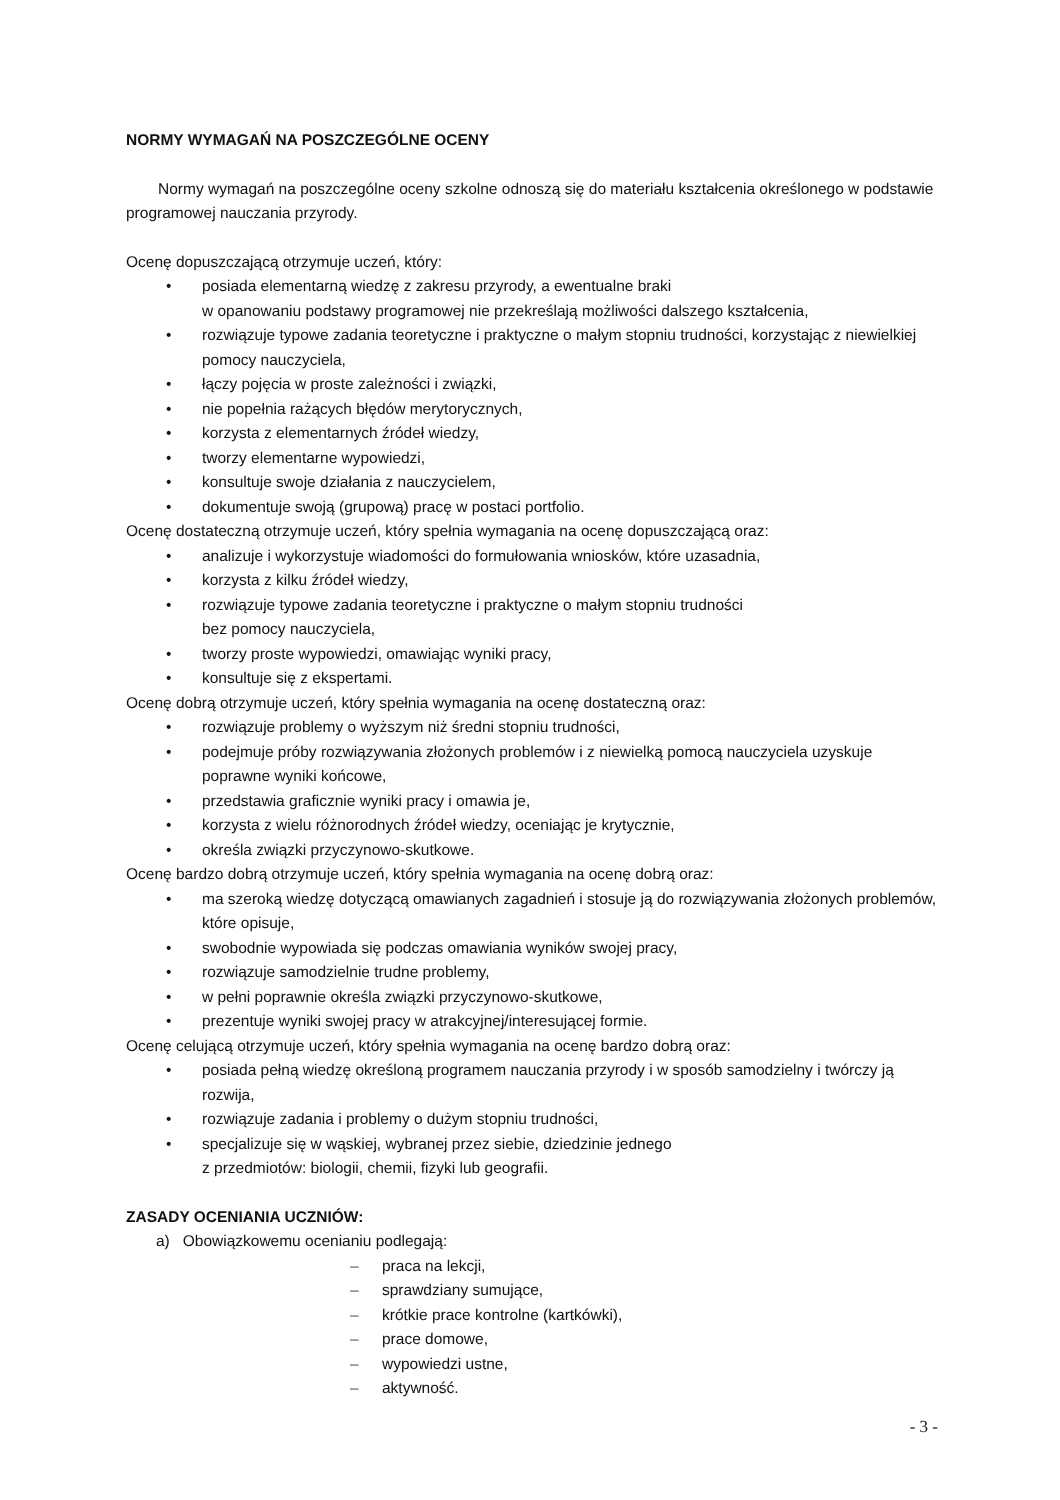NORMY WYMAGAŃ NA POSZCZEGÓLNE OCENY
Normy wymagań na poszczególne oceny szkolne odnoszą się do materiału kształcenia określonego w podstawie programowej nauczania przyrody.
Ocenę dopuszczającą otrzymuje uczeń, który:
• posiada elementarną wiedzę z zakresu przyrody, a ewentualne braki
w opanowaniu podstawy programowej nie przekreślają możliwości dalszego kształcenia,
• rozwiązuje typowe zadania teoretyczne i praktyczne o małym stopniu trudności, korzystając z niewielkiej pomocy nauczyciela,
• łączy pojęcia w proste zależności i związki,
• nie popełnia rażących błędów merytorycznych,
• korzysta z elementarnych źródeł wiedzy,
• tworzy elementarne wypowiedzi,
• konsultuje swoje działania z nauczycielem,
• dokumentuje swoją (grupową) pracę w postaci portfolio.
Ocenę dostateczną otrzymuje uczeń, który spełnia wymagania na ocenę dopuszczającą oraz:
• analizuje i wykorzystuje wiadomości do formułowania wniosków, które uzasadnia,
• korzysta z kilku źródeł wiedzy,
• rozwiązuje typowe zadania teoretyczne i praktyczne o małym stopniu trudności
bez pomocy nauczyciela,
• tworzy proste wypowiedzi, omawiając wyniki pracy,
• konsultuje się z ekspertami.
Ocenę dobrą otrzymuje uczeń, który spełnia wymagania na ocenę dostateczną oraz:
• rozwiązuje problemy o wyższym niż średni stopniu trudności,
• podejmuje próby rozwiązywania złożonych problemów i z niewielką pomocą nauczyciela uzyskuje poprawne wyniki końcowe,
• przedstawia graficznie wyniki pracy i omawia je,
• korzysta z wielu różnorodnych źródeł wiedzy, oceniając je krytycznie,
• określa związki przyczynowo-skutkowe.
Ocenę bardzo dobrą otrzymuje uczeń, który spełnia wymagania na ocenę dobrą oraz:
• ma szeroką wiedzę dotyczącą omawianych zagadnień i stosuje ją do rozwiązywania złożonych problemów, które opisuje,
• swobodnie wypowiada się podczas omawiania wyników swojej pracy,
• rozwiązuje samodzielnie trudne problemy,
• w pełni poprawnie określa związki przyczynowo-skutkowe,
• prezentuje wyniki swojej pracy w atrakcyjnej/interesującej formie.
Ocenę celującą otrzymuje uczeń, który spełnia wymagania na ocenę bardzo dobrą oraz:
• posiada pełną wiedzę określoną programem nauczania przyrody i w sposób samodzielny i twórczy ją rozwija,
• rozwiązuje zadania i problemy o dużym stopniu trudności,
• specjalizuje się w wąskiej, wybranej przez siebie, dziedzinie jednego
z przedmiotów: biologii, chemii, fizyki lub geografii.
ZASADY OCENIANIA UCZNIÓW:
a) Obowiązkowemu ocenianiu podlegają:
– praca na lekcji,
– sprawdziany sumujące,
– krótkie prace kontrolne (kartkówki),
– prace domowe,
– wypowiedzi ustne,
– aktywność.
- 3 -